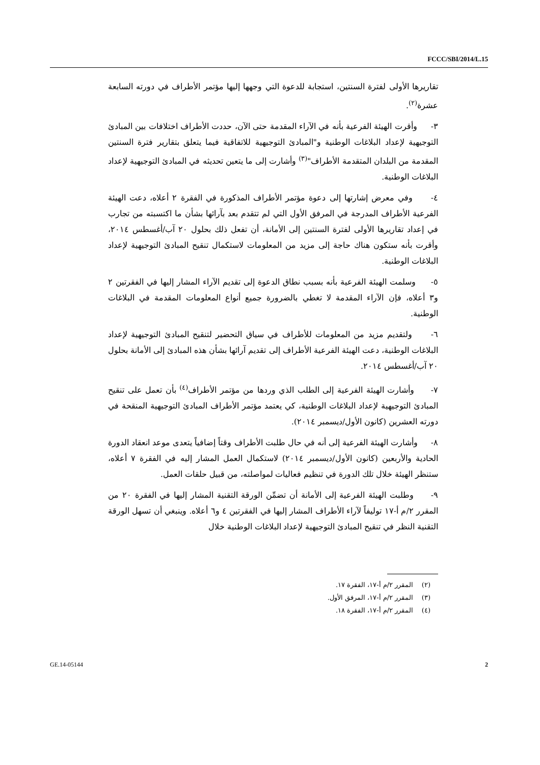FCCC/SBI/2014/L.15
تقاريرها الأولى لفترة السنتين، استجابة للدعوة التي وجهها إليها مؤتمر الأطراف في دورته السابعة عشرة<sup>(٢)</sup>.
٣- وأقرت الهيئة الفرعية بأنه في الآراء المقدمة حتى الآن، حددت الأطراف اختلافات بين المبادئ التوجيهية لإعداد البلاغات الوطنية و"المبادئ التوجيهية للاتفاقية فيما يتعلق بتقارير فترة السنتين المقدمة من البلدان المتقدمة الأطراف"<sup>(٣)</sup> وأشارت إلى ما يتعين تحديثه في المبادئ التوجيهية لإعداد البلاغات الوطنية.
٤- وفي معرض إشارتها إلى دعوة مؤتمر الأطراف المذكورة في الفقرة ٢ أعلاه، دعت الهيئة الفرعية الأطراف المدرجة في المرفق الأول التي لم تتقدم بعد بآرائها بشأن ما اكتسبته من تجارب في إعداد تقاريرها الأولى لفترة السنتين إلى الأمانة، أن تفعل ذلك بحلول ٢٠ آب/أغسطس ٢٠١٤، وأقرت بأنه ستكون هناك حاجة إلى مزيد من المعلومات لاستكمال تنقيح المبادئ التوجيهية لإعداد البلاغات الوطنية.
٥- وسلمت الهيئة الفرعية بأنه بسبب نطاق الدعوة إلى تقديم الآراء المشار إليها في الفقرتين ٢ و٣ أعلاه، فإن الآراء المقدمة لا تغطي بالضرورة جميع أنواع المعلومات المقدمة في البلاغات الوطنية.
٦- ولتقديم مزيد من المعلومات للأطراف في سياق التحضير لتنقيح المبادئ التوجيهية لإعداد البلاغات الوطنية، دعت الهيئة الفرعية الأطراف إلى تقديم آرائها بشأن هذه المبادئ إلى الأمانة بحلول ٢٠ آب/أغسطس ٢٠١٤.
٧- وأشارت الهيئة الفرعية إلى الطلب الذي وردها من مؤتمر الأطراف<sup>(٤)</sup> بأن تعمل على تنقيح المبادئ التوجيهية لإعداد البلاغات الوطنية، كي يعتمد مؤتمر الأطراف المبادئ التوجيهية المنقحة في دورته العشرين (كانون الأول/ديسمبر ٢٠١٤).
٨- وأشارت الهيئة الفرعية إلى أنه في حال طلبت الأطراف وقتاً إضافياً يتعدى موعد انعقاد الدورة الحادية والأربعين (كانون الأول/ديسمبر ٢٠١٤) لاستكمال العمل المشار إليه في الفقرة ٧ أعلاه، ستنظر الهيئة خلال تلك الدورة في تنظيم فعاليات لمواصلته، من قبيل حلقات العمل.
٩- وطلبت الهيئة الفرعية إلى الأمانة أن تضمِّن الورقة التقنية المشار إليها في الفقرة ٢٠ من المقرر ٢/م أ-١٧ توليفاً لآراء الأطراف المشار إليها في الفقرتين ٤ و٦ أعلاه. وينبغي أن تسهل الورقة التقنية النظر في تنقيح المبادئ التوجيهية لإعداد البلاغات الوطنية خلال
(٢) المقرر ٢/م أ-١٧، الفقرة ١٧.
(٣) المقرر ٢/م أ-١٧، المرفق الأول.
(٤) المقرر ٢/م أ-١٧، الفقرة ١٨.
GE.14-05144 2